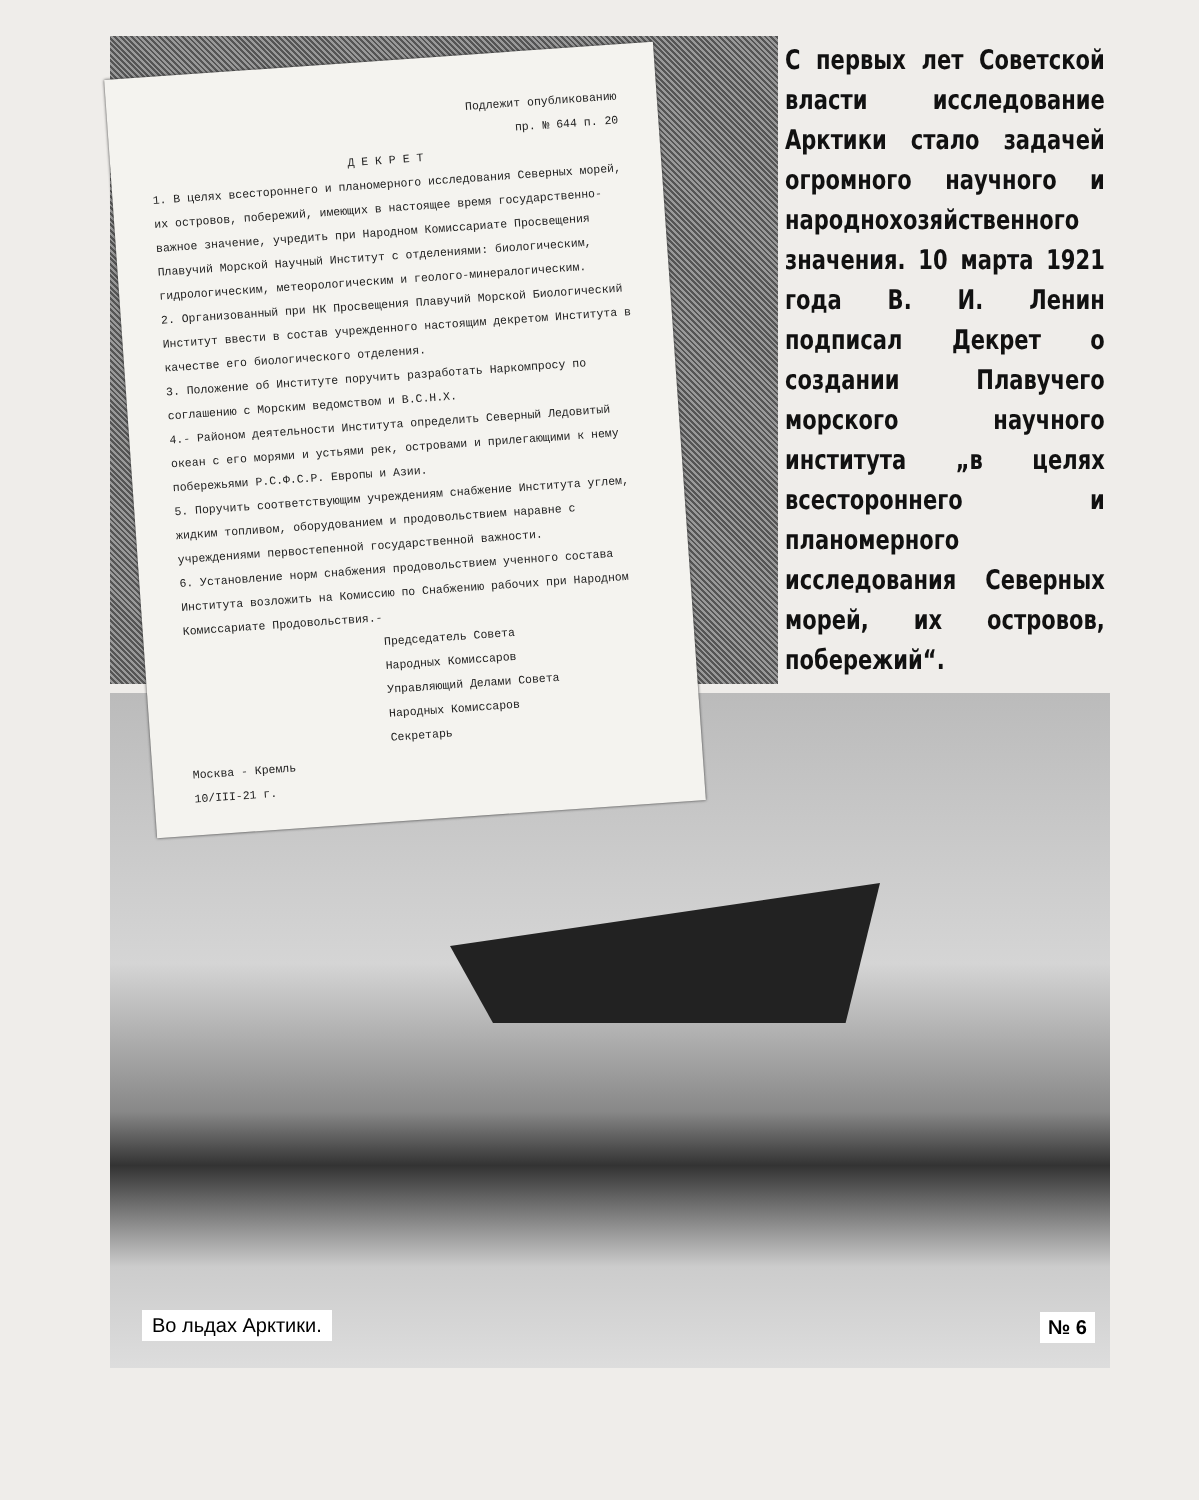Подлежит опубликованию
пр. № 644 п. 20
Д Е К Р Е Т
1. В целях всестороннего и планомерного исследования Северных морей, их островов, побережий, имеющих в настоящее время государственно-важное значение, учредить при Народном Комиссариате Просвещения Плавучий Морской Научный Институт с отделениями: биологическим, гидрологическим, метеорологическим и геолого-минералогическим.
2. Организованный при НК Просвещения Плавучий Морской Биологический Институт ввести в состав учрежденного настоящим декретом Института в качестве его биологического отделения.
3. Положение об Институте поручить разработать Наркомпросу по соглашению с Морским ведомством и В.С.Н.Х.
4.- Районом деятельности Института определить Северный Ледовитый океан с его морями и устьями рек, островами и прилегающими к нему побережьями Р.С.Ф.С.Р. Европы и Азии.
5. Поручить соответствующим учреждениям снабжение Института углем, жидким топливом, оборудованием и продовольствием наравне с учреждениями первостепенной государственной важности.
6. Установление норм снабжения продовольствием ученного состава Института возложить на Комиссию по Снабжению рабочих при Народном Комиссариате Продовольствия.-
Председатель Совета
Народных Комиссаров
Управляющий Делами Совета
Народных Комиссаров
Секретарь
Москва - Кремль
10/III-21 г.
С первых лет Советской власти исследование Арктики стало задачей огромного научного и народнохозяйственного значения. 10 марта 1921 года В. И. Ленин подписал Декрет о создании Плавучего морского научного института „в целях всестороннего и планомерного исследования Северных морей, их островов, побережий“.
Во льдах Арктики. № 6